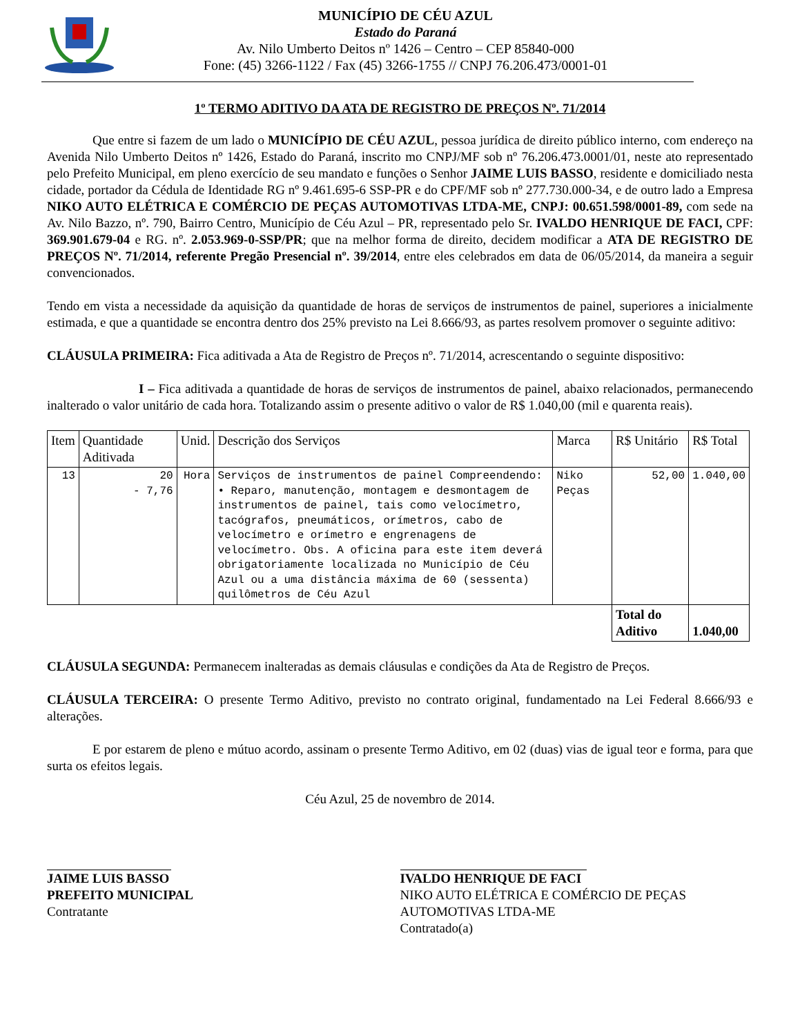MUNICÍPIO DE CÉU AZUL
Estado do Paraná
Av. Nilo Umberto Deitos nº 1426 – Centro – CEP 85840-000
Fone: (45) 3266-1122 / Fax (45) 3266-1755 // CNPJ 76.206.473/0001-01
1º TERMO ADITIVO DA ATA DE REGISTRO DE PREÇOS Nº. 71/2014
Que entre si fazem de um lado o MUNICÍPIO DE CÉU AZUL, pessoa jurídica de direito público interno, com endereço na Avenida Nilo Umberto Deitos nº 1426, Estado do Paraná, inscrito mo CNPJ/MF sob nº 76.206.473.0001/01, neste ato representado pelo Prefeito Municipal, em pleno exercício de seu mandato e funções o Senhor JAIME LUIS BASSO, residente e domiciliado nesta cidade, portador da Cédula de Identidade RG nº 9.461.695-6 SSP-PR e do CPF/MF sob nº 277.730.000-34, e de outro lado a Empresa NIKO AUTO ELÉTRICA E COMÉRCIO DE PEÇAS AUTOMOTIVAS LTDA-ME, CNPJ: 00.651.598/0001-89, com sede na Av. Nilo Bazzo, nº. 790, Bairro Centro, Município de Céu Azul – PR, representado pelo Sr. IVALDO HENRIQUE DE FACI, CPF: 369.901.679-04 e RG. nº. 2.053.969-0-SSP/PR; que na melhor forma de direito, decidem modificar a ATA DE REGISTRO DE PREÇOS Nº. 71/2014, referente Pregão Presencial nº. 39/2014, entre eles celebrados em data de 06/05/2014, da maneira a seguir convencionados.
Tendo em vista a necessidade da aquisição da quantidade de horas de serviços de instrumentos de painel, superiores a inicialmente estimada, e que a quantidade se encontra dentro dos 25% previsto na Lei 8.666/93, as partes resolvem promover o seguinte aditivo:
CLÁUSULA PRIMEIRA: Fica aditivada a Ata de Registro de Preços nº. 71/2014, acrescentando o seguinte dispositivo:
I – Fica aditivada a quantidade de horas de serviços de instrumentos de painel, abaixo relacionados, permanecendo inalterado o valor unitário de cada hora. Totalizando assim o presente aditivo o valor de R$ 1.040,00 (mil e quarenta reais).
| Item | Quantidade Aditivada | Unid. | Descrição dos Serviços | Marca | R$ Unitário | R$ Total |
| 13 | 20 - 7,76 | Hora | Serviços de instrumentos de painel Compreendendo: • Reparo, manutenção, montagem e desmontagem de instrumentos de painel, tais como velocímetro, tacógrafos, pneumáticos, orímetros, cabo de velocímetro e orímetro e engrenagens de velocímetro. Obs. A oficina para este item deverá obrigatoriamente localizada no Município de Céu Azul ou a uma distância máxima de 60 (sessenta) quilômetros de Céu Azul | Niko Peças | 52,00 | 1.040,00 |
| | | | | | Total do Aditivo | 1.040,00 |
CLÁUSULA SEGUNDA: Permanecem inalteradas as demais cláusulas e condições da Ata de Registro de Preços.
CLÁUSULA TERCEIRA: O presente Termo Aditivo, previsto no contrato original, fundamentado na Lei Federal 8.666/93 e alterações.
E por estarem de pleno e mútuo acordo, assinam o presente Termo Aditivo, em 02 (duas) vias de igual teor e forma, para que surta os efeitos legais.
Céu Azul, 25 de novembro de 2014.
JAIME LUIS BASSO
PREFEITO MUNICIPAL
Contratante
IVALDO HENRIQUE DE FACI
NIKO AUTO ELÉTRICA E COMÉRCIO DE PEÇAS AUTOMOTIVAS LTDA-ME
Contratado(a)